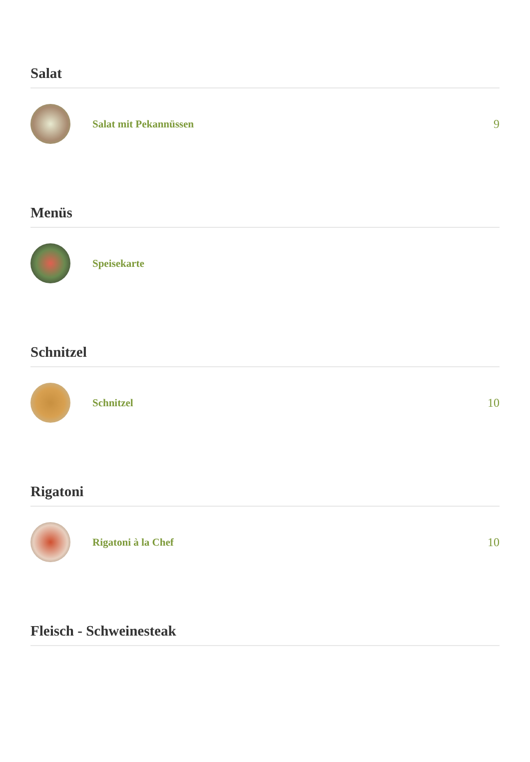Salat
Salat mit Pekannüssen 9
Menüs
Speisekarte
Schnitzel
Schnitzel 10
Rigatoni
Rigatoni à la Chef 10
Fleisch - Schweinesteak